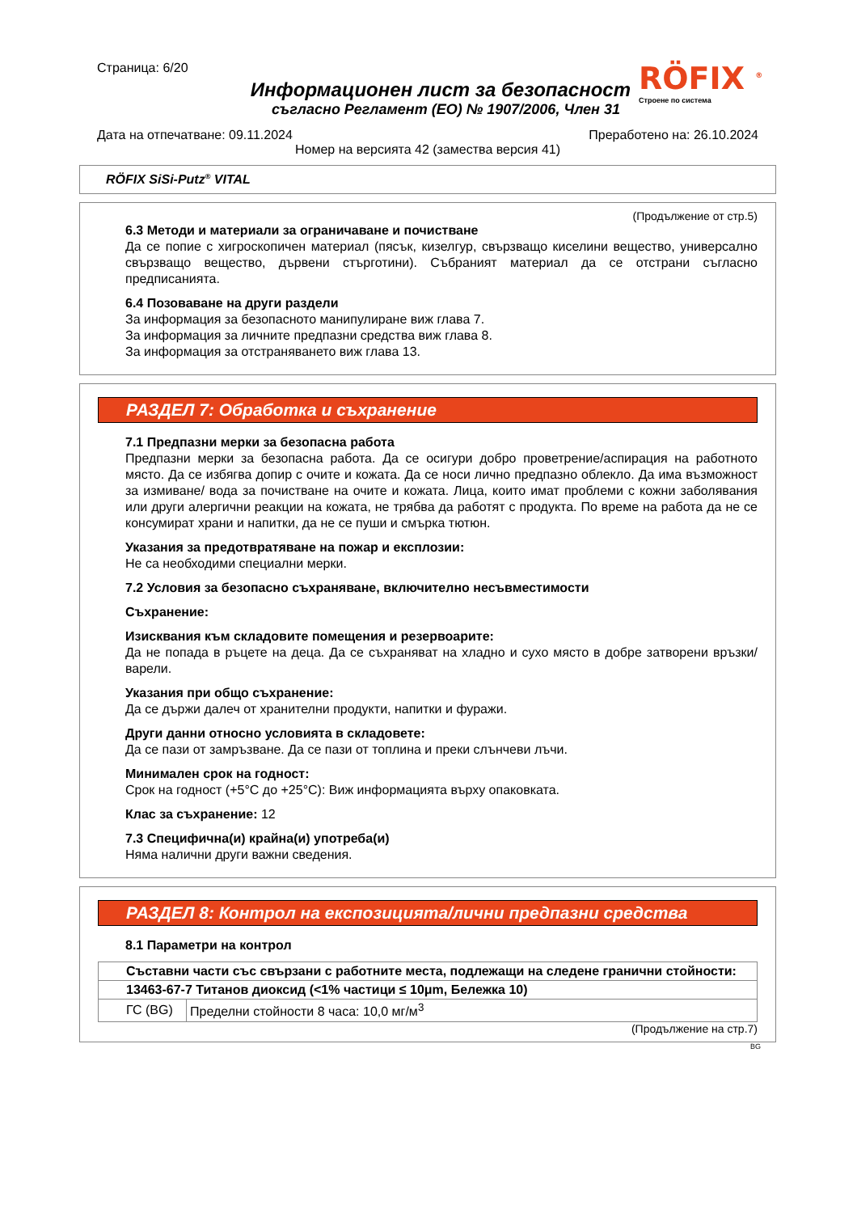Страница: 6/20
Информационен лист за безопасност
съгласно Регламент (ЕО) № 1907/2006, Член 31
RÖFIX <sup>®</sup>
Строене по система
Дата на отпечатване: 09.11.2024 Преработено на: 26.10.2024
Номер на версията 42 (замества версия 41)
RÖFIX SiSi-Putz<sup>®</sup> VITAL
(Продължение от стр.5)
6.3 Методи и материали за ограничаване и почистване
Да се попие с хигроскопичен материал (пясък, кизелгур, свързващо киселини вещество, универсално свързващо вещество, дървени стърготини). Събраният материал да се отстрани съгласно предписанията.
6.4 Позоваване на други раздели
За информация за безопасното манипулиране виж глава 7.
За информация за личните предпазни средства виж глава 8.
За информация за отстраняването виж глава 13.
РАЗДЕЛ 7: Обработка и съхранение
7.1 Предпазни мерки за безопасна работа
Предпазни мерки за безопасна работа. Да се осигури добро проветрение/аспирация на работното място. Да се избягва допир с очите и кожата. Да се носи лично предпазно облекло. Да има възможност за измиване/ вода за почистване на очите и кожата. Лица, които имат проблеми с кожни заболявания или други алергични реакции на кожата, не трябва да работят с продукта. По време на работа да не се консумират храни и напитки, да не се пуши и смърка тютюн.
Указания за предотвратяване на пожар и експлозии:
Не са необходими специални мерки.
7.2 Условия за безопасно съхраняване, включително несъвместимости
Съхранение:
Изисквания към складовите помещения и резервоарите:
Да не попада в ръцете на деца. Да се съхраняват на хладно и сухо място в добре затворени връзки/варели.
Указания при общо съхранение:
Да се държи далеч от хранителни продукти, напитки и фуражи.
Други данни относно условията в складовете:
Да се пази от замръзване. Да се пази от топлина и преки слънчеви лъчи.
Минимален срок на годност:
Срок на годност (+5°C до +25°C): Виж информацията върху опаковката.
Клас за съхранение: 12
7.3 Специфична(и) крайна(и) употреба(и)
Няма налични други важни сведения.
РАЗДЕЛ 8: Контрол на експозицията/лични предпазни средства
8.1 Параметри на контрол
| Съставни части със свързани с работните места, подлежащи на следене гранични стойности: | |
| 13463-67-7 Титанов диоксид (<1% частици ≤ 10μm, Бележка 10) | |
| ГС (BG) | Пределни стойности 8 часа: 10,0 мг/м<sup>3</sup> |
(Продължение на стр.7)
BG